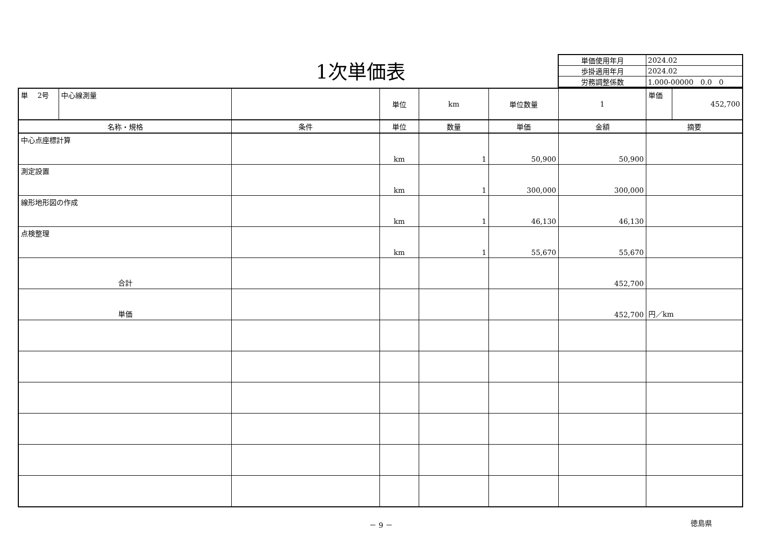1次単価表
| 単価使用年月 | 2024.02 |
| 歩掛適用年月 | 2024.02 |
| 労務調整係数 | 1.000-00000 0.0 0 |
| 単 2号 | 中心線測量 | | 単位 | km | 単位数量 | 1 | 単価 | 452,700 |
| 名称・規格 | | 条件 | 単位 | 数量 | 単価 | 金額 | 摘要 | |
| 中心点座標計算 | | | km | 1 | 50,900 | 50,900 | | |
| 測定設置 | | | km | 1 | 300,000 | 300,000 | | |
| 線形地形図の作成 | | | km | 1 | 46,130 | 46,130 | | |
| 点検整理 | | | km | 1 | 55,670 | 55,670 | | |
| 合計 | | | | | | 452,700 | | |
| 単価 | | | | | | 452,700 | 円／km | |
－ 9 － 徳島県